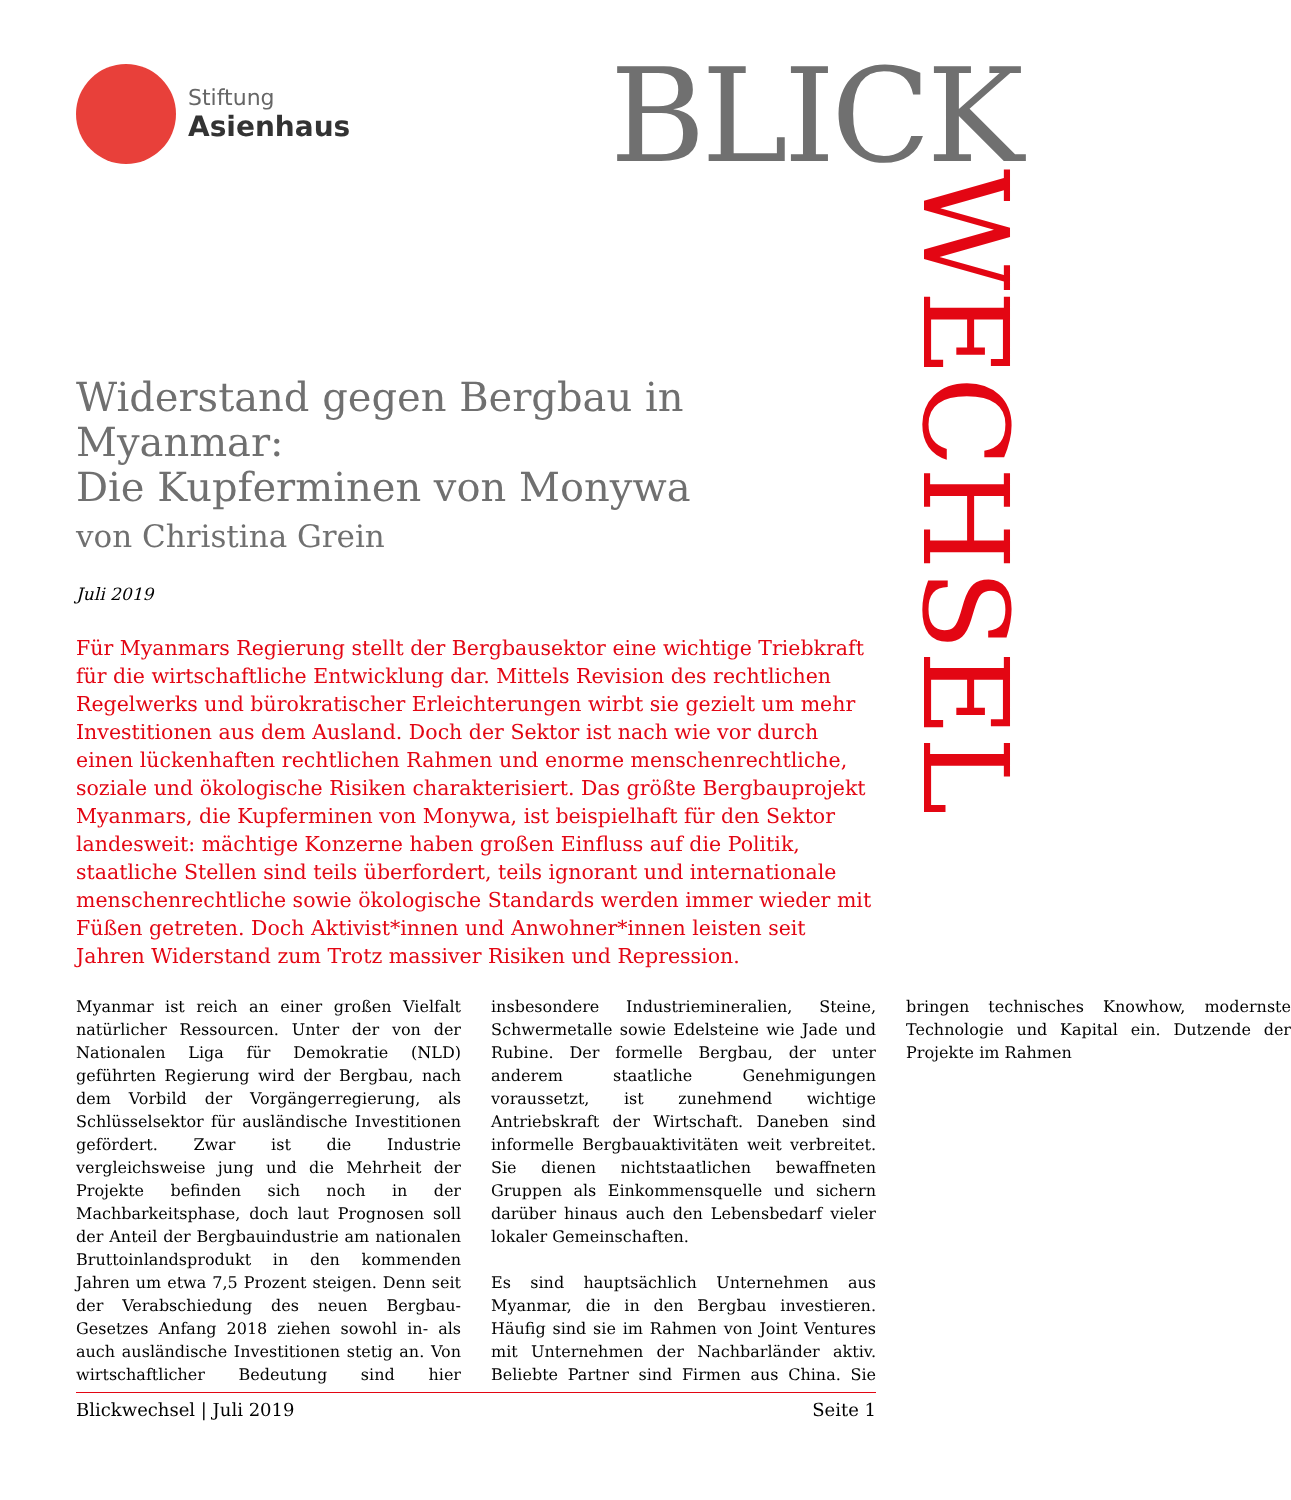Stiftung
Asienhaus
BLICK WECHSEL
Widerstand gegen Bergbau in Myanmar:
Die Kupferminen von Monywa
von Christina Grein
Juli 2019
Für Myanmars Regierung stellt der Bergbausektor eine wichtige Triebkraft für die wirtschaftliche Entwicklung dar. Mittels Revision des rechtlichen Regelwerks und bürokratischer Erleichterungen wirbt sie gezielt um mehr Investitionen aus dem Ausland. Doch der Sektor ist nach wie vor durch einen lückenhaften rechtlichen Rahmen und enorme menschenrechtliche, soziale und ökologische Risiken charakterisiert. Das größte Bergbauprojekt Myanmars, die Kupferminen von Monywa, ist beispielhaft für den Sektor landesweit: mächtige Konzerne haben großen Einfluss auf die Politik, staatliche Stellen sind teils überfordert, teils ignorant und internationale menschenrechtliche sowie ökologische Standards werden immer wieder mit Füßen getreten. Doch Aktivist*innen und Anwohner*innen leisten seit Jahren Widerstand zum Trotz massiver Risiken und Repression.
Myanmar ist reich an einer großen Vielfalt natürlicher Ressourcen. Unter der von der Nationalen Liga für Demokratie (NLD) geführten Regierung wird der Bergbau, nach dem Vorbild der Vorgängerregierung, als Schlüsselsektor für ausländische Investitionen gefördert. Zwar ist die Industrie vergleichsweise jung und die Mehrheit der Projekte befinden sich noch in der Machbarkeitsphase, doch laut Prognosen soll der Anteil der Bergbauindustrie am nationalen Bruttoinlandsprodukt in den kommenden Jahren um etwa 7,5 Prozent steigen. Denn seit der Verabschiedung des neuen Bergbau-Gesetzes Anfang 2018 ziehen sowohl in- als auch ausländische Investitionen stetig an. Von wirtschaftlicher Bedeutung sind hier insbesondere Industriemineralien, Steine, Schwermetalle sowie Edelsteine wie Jade und Rubine. Der formelle Bergbau, der unter anderem staatliche Genehmigungen voraussetzt, ist zunehmend wichtige Antriebskraft der Wirtschaft. Daneben sind informelle Bergbauaktivitäten weit verbreitet. Sie dienen nichtstaatlichen bewaffneten Gruppen als Einkommensquelle und sichern darüber hinaus auch den Lebensbedarf vieler lokaler Gemeinschaften.
Es sind hauptsächlich Unternehmen aus Myanmar, die in den Bergbau investieren. Häufig sind sie im Rahmen von Joint Ventures mit Unternehmen der Nachbarländer aktiv. Beliebte Partner sind Firmen aus China. Sie bringen technisches Knowhow, modernste Technologie und Kapital ein. Dutzende der Projekte im Rahmen
Blickwechsel | Juli 2019 Seite 1